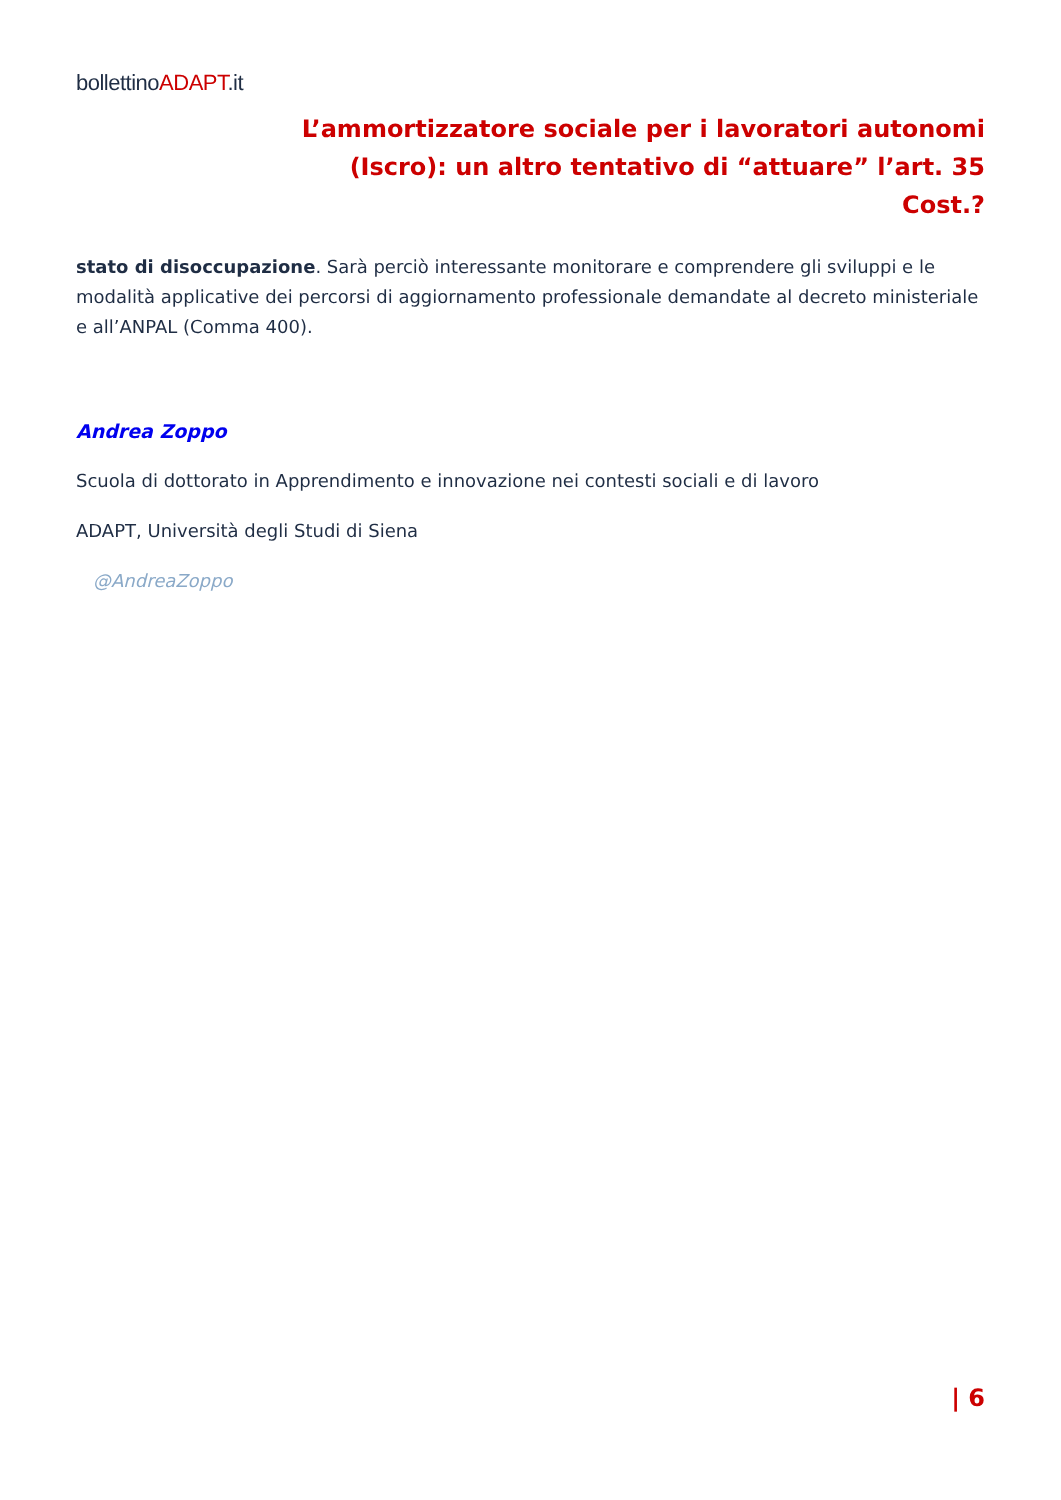bollettinoADAPT.it
L’ammortizzatore sociale per i lavoratori autonomi
(Iscro): un altro tentativo di “attuare” l’art. 35
Cost.?
stato di disoccupazione. Sarà perciò interessante monitorare e comprendere gli sviluppi e le modalità applicative dei percorsi di aggiornamento professionale demandate al decreto ministeriale e all’ANPAL (Comma 400).
Andrea Zoppo
Scuola di dottorato in Apprendimento e innovazione nei contesti sociali e di lavoro
ADAPT, Università degli Studi di Siena
@AndreaZoppo
| 6